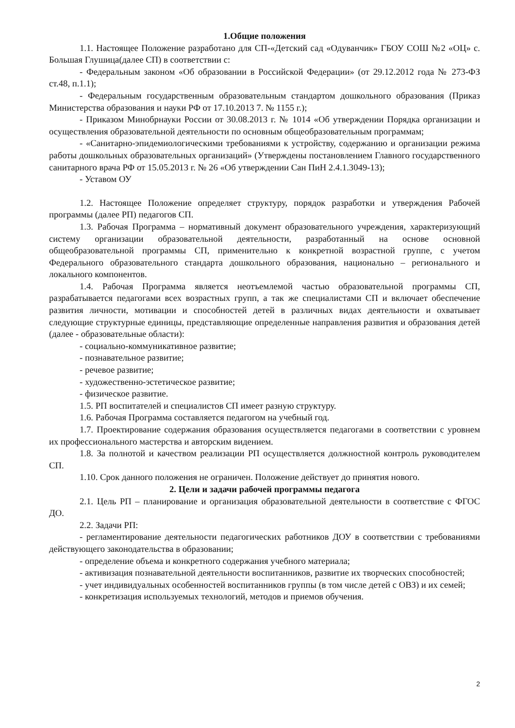1.Общие положения
1.1. Настоящее Положение разработано для СП-«Детский сад «Одуванчик» ГБОУ СОШ №2 «ОЦ» с. Большая Глушица(далее СП) в соответствии с:
- Федеральным законом «Об образовании в Российской Федерации» (от 29.12.2012 года № 273-ФЗ ст.48, п.1.1);
- Федеральным государственным образовательным стандартом дошкольного образования (Приказ Министерства образования и науки РФ от 17.10.2013 7. № 1155 г.);
- Приказом Минобрнауки России от 30.08.2013 г. № 1014 «Об утверждении Порядка организации и осуществления образовательной деятельности по основным общеобразовательным программам;
- «Санитарно-эпидемиологическими требованиями к устройству, содержанию и организации режима работы дошкольных образовательных организаций» (Утверждены постановлением Главного государственного санитарного врача РФ от 15.05.2013 г. № 26 «Об утверждении Сан ПиН 2.4.1.3049-13);
- Уставом ОУ
1.2. Настоящее Положение определяет структуру, порядок разработки и утверждения Рабочей программы (далее РП) педагогов СП.
1.3. Рабочая Программа – нормативный документ образовательного учреждения, характеризующий систему организации образовательной деятельности, разработанный на основе основной общеобразовательной программы СП, применительно к конкретной возрастной группе, с учетом Федерального образовательного стандарта дошкольного образования, национально – регионального и локального компонентов.
1.4. Рабочая Программа является неотъемлемой частью образовательной программы СП, разрабатывается педагогами всех возрастных групп, а так же специалистами СП и включает обеспечение развития личности, мотивации и способностей детей в различных видах деятельности и охватывает следующие структурные единицы, представляющие определенные направления развития и образования детей (далее - образовательные области):
- социально-коммуникативное развитие;
- познавательное развитие;
- речевое развитие;
- художественно-эстетическое развитие;
- физическое развитие.
1.5. РП воспитателей и специалистов СП имеет разную структуру.
1.6. Рабочая Программа составляется педагогом на учебный год.
1.7. Проектирование содержания образования осуществляется педагогами в соответствии с уровнем их профессионального мастерства и авторским видением.
1.8. За полнотой и качеством реализации РП осуществляется должностной контроль руководителем СП.
1.10. Срок данного положения не ограничен. Положение действует до принятия нового.
2. Цели и задачи рабочей программы педагога
2.1. Цель РП – планирование и организация образовательной деятельности в соответствие с ФГОС ДО.
2.2. Задачи РП:
- регламентирование деятельности педагогических работников ДОУ в соответствии с требованиями действующего законодательства в образовании;
- определение объема и конкретного содержания учебного материала;
- активизация познавательной деятельности воспитанников, развитие их творческих способностей;
- учет индивидуальных особенностей воспитанников группы (в том числе детей с ОВЗ) и их семей;
- конкретизация используемых технологий, методов и приемов обучения.
2